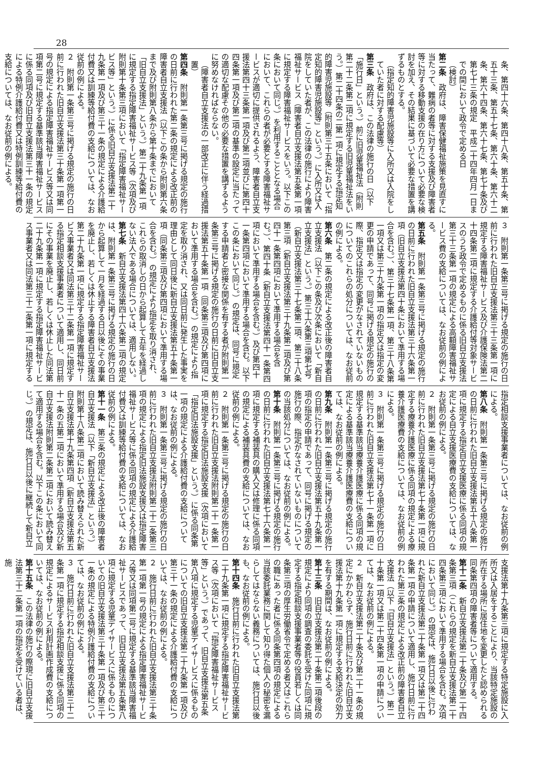28
条、第四十六条、第四十八条、第五十条、第五十三条、第五十七条、第六十条、第六十二条、第六十四条、第六十七条、第七十条及び第七十三条の規定　平成二十四年四月一日までの間において政令で定める日
（検討）
第二条　政府は、障害保健福祉施策を見直すに当たって、難病の者等に対する支援及び障害者等に対する移動支援の在り方について必要な検討を加え、その結果に基づいて必要な措置を講ずるものとする。
（指定知的障害児施設等に入所又は入院をしていた者に対する配慮等）
第三条　政府は、この法律の施行の日（以下「施行日」という。）前に旧児童福祉法（附則第二十二条第二項に規定する旧児童福祉法をいう。）第二十四条の二第一項に規定する指定知的障害児施設等（附則第三十五条において「指定知的障害児施設等」という。）に入所又は入院をしていた者が、この法律の施行により障害福祉サービス（障害者自立支援法第五条第一項に規定する障害福祉サービスをいう。以下この条において同じ。）を利用することとなる場合において、これらの者が必要とする障害福祉サービスが適切に提供されるよう、障害者自立支援法第四十三条第一項及び第二項並びに第四十四条第一項及び第二項の基準の設定に当たっての適切な配慮その他の必要な措置を講ずるように努めなければならない。
（障害者自立支援法の一部改正に伴う経過措置）
第四条　附則第一条第三号に掲げる規定の施行の日前に行われた第二条の規定による改正前の障害者自立支援法（以下この条から附則第六条まで及び附則第八条から第十条までにおいて「旧自立支援法」という。）第二十九条第一項に規定する指定障害福祉サービス等（次項及び附則第十条第三項において「指定障害福祉サービス等」という。）に係る旧自立支援法第二十九条第一項及び第三十一条の規定による介護給付費又は訓練等給付費の支給については、なお従前の例による。
２　附則第一条第三号に掲げる規定の施行の日前に行われた旧自立支援法第三十条第一項第一号の規定による指定障害福祉サービス等又は同項第二号に規定する基準該当障害福祉サービスに係る同項及び旧自立支援法第三十一条の規定による特例介護給付費又は特例訓練等給付費の支給については、なお従前の例による。
３　附則第一条第三号に掲げる規定の施行の日前に行われた旧自立支援法第三十三条第一項に規定する障害福祉サービス及び介護保険法第二十四条第二項に規定する介護給付等対象サービスのうち政令で定めるものに係る旧自立支援法第三十三条第一項の規定による高額障害福祉サービス費の支給については、なお従前の例による。
第五条　附則第一条第三号に掲げる規定の施行の日前に行われた旧自立支援法第三十六条第一項（旧自立支援法第四十条において準用する場合を含む。）、第三十七条第一項、第三十八条第一項又は第三十九条第一項の指定又は指定の変更の申請であって、同号に掲げる規定の施行の際、指定又は指定の変更がなされていないものについてのこれらの処分については、なお従前の例による。
第六条　第二条の規定による改正後の障害者自立支援法（以下この条及び次条において「新自立支援法」という。）第三十六条第三項第七号（新自立支援法第三十七条第二項、第三十八条第三項（新自立支援法第三十九条第二項及び第四十一条第四項において準用する場合を含む。）、第四十条（新自立支援法第四十一条第四項において準用する場合を含む。）及び第四十一条第四項において準用する場合を含む。以下この条において同じ。）の規定は、同号に規定する申請者と密接な関係を有する者が附則第一条第三号に掲げる規定の施行の日前に旧自立支援法第五十条第一項（同条第三項及び第四項において準用する場合を含む。）の規定により指定を取り消され、又は同日前に発生した事実を理由として同日後に新自立支援法第五十条第一項（同条第三項及び第四項において準用する場合を含む。）の規定により指定を取り消され、これらの取消しの日から起算して五年を経過しない法人である場合については、適用しない。
第七条　新自立支援法第四十六条第二項の規定は、附則第一条第三号に掲げる規定の施行の日から起算して一月を経過する日以後にその事業を廃止し、若しくは休止する障害者自立支援法第二十九条第一項に規定する指定障害福祉サービス事業者又は同法第三十二条第一項に規定する指定相談支援事業者について適用し、同日前にその事業を廃止し、若しくは休止した同法第二十九条第一項に規定する指定障害福祉サービス事業者又は同法第三十二条第一項に規定する
指定相談支援事業者については、なお従前の例による。
第八条　附則第一条第三号に掲げる規定の施行の日前に行われた旧自立支援法第五十八条第一項に規定する指定自立支援医療に係る同項の規定による自立支援医療費の支給については、なお従前の例による。
２　附則第一条第三号に掲げる規定の施行の日前に行われた旧自立支援法第七十条第一項に規定する療養介護医療に係る同項の規定による療養介護医療費の支給については、なお従前の例による。
３　附則第一条第三号に掲げる規定の施行の日前に行われた旧自立支援法第七十一条第一項に規定する基準該当療養介護医療に係る同項の規定による基準該当療養介護医療費の支給については、なお従前の例による。
第九条　附則第一条第三号に掲げる規定の施行の日前に行われた旧自立支援法第五十九条第一項の指定の申請であって、同号に掲げる規定の施行の際、指定がなされていないものについての当該処分については、なお従前の例による。
第十条　附則第一条第三号に掲げる規定の施行の日前に行われた旧自立支援法第七十六条第一項に規定する補装具の購入又は修理に係る同項の規定による補装具費の支給については、なお従前の例による。
２　附則第一条第三号に掲げる規定の施行の日前に行われた旧自立支援法附則第二十一条第一項に規定する指定旧法施設支援（次項において「指定旧法施設支援」という。）に係る同条第一項の規定による介護給付費の支給については、なお従前の例による。
３　附則第一条第三号に掲げる規定の施行の日前に行われた旧自立支援法附則第二十二条第三項の規定による指定旧法施設支援又は指定障害福祉サービス等に係る同項の規定による介護給付費又は訓練等給付費の支給については、なお従前の例による。
第十一条　第三条の規定による改正後の障害者自立支援法（以下「新自立支援法」という。）附則第十八条第二項において読み替えられた新自立支援法第十九条第四項（新自立支援法第五十一条の五第二項において準用する場合及び新自立支援法附則第二条第二項において読み替えて適用する場合を含む。以下この条において同じ。）の規定は、施行日以後に継続して新自立
支援法第十九条第三項に規定する特定施設に入所又は入居をすることにより、当該特定施設の所在する場所に居住地を変更したと認められる同条第四項の障害者等について適用する。
第十二条　新自立支援法第二十条及び第二十四条第三項（これらの規定を新自立支援法第二十四条第三項において準用する場合を含む。次項において同じ。）の規定は、施行日以後に行われた新自立支援法第二十条第一項又は第二十四条第一項の申請について適用し、施行日前に行われた第三条の規定による改正前の障害者自立支援法（以下「旧自立支援法」という。）第二十条第一項又は第二十四条第一項の申請については、なお従前の例による。
２　新自立支援法第二十条及び第二十一条の規定にかかわらず、施行日前に行われた旧自立支援法第十九条第一項に規定する支給決定の効力を有する期間は、なお従前の例による。
第十三条　旧自立支援法第二十条第二項後段の規定により同項の調査の委託を受けた同項に規定する指定相談支援事業者等の役員若しくは同条第三項の厚生労働省令で定める者又はこれらの職にあった者に係る同条第四項の規定による当該委託業務に関して知り得た個人の秘密を漏らしてはならない義務については、施行日以後も、なお従前の例による。
第十四条　施行日前に行われた旧自立支援法第二十九条第一項に規定する指定障害福祉サービス等（次項において「指定障害福祉サービス等」という。）であって、旧自立支援法第五条第八項に規定する児童デイサービスに係るものについての旧自立支援法第二十九条第一項及び第三十一条の規定による介護給付費の支給については、なお従前の例による。
２　施行日前に行われた旧自立支援法第三十条第一項第一号の規定による指定障害福祉サービス等又は同項第二号に規定する基準該当障害福祉サービスであって、旧自立支援法第五条第八項に規定する児童デイサービスに係るものについての旧自立支援法第三十条第一項及び第三十一条の規定による特例介護給付費の支給については、なお従前の例による。
３　施行日前に行われた旧自立支援法第三十二条第一項に規定する指定相談支援に係る同項の規定によるサービス利用計画作成費の支給については、なお従前の例による。
第十五条　この法律の施行の際現に旧自立支援法第三十二条第一項の指定を受けている者は、施